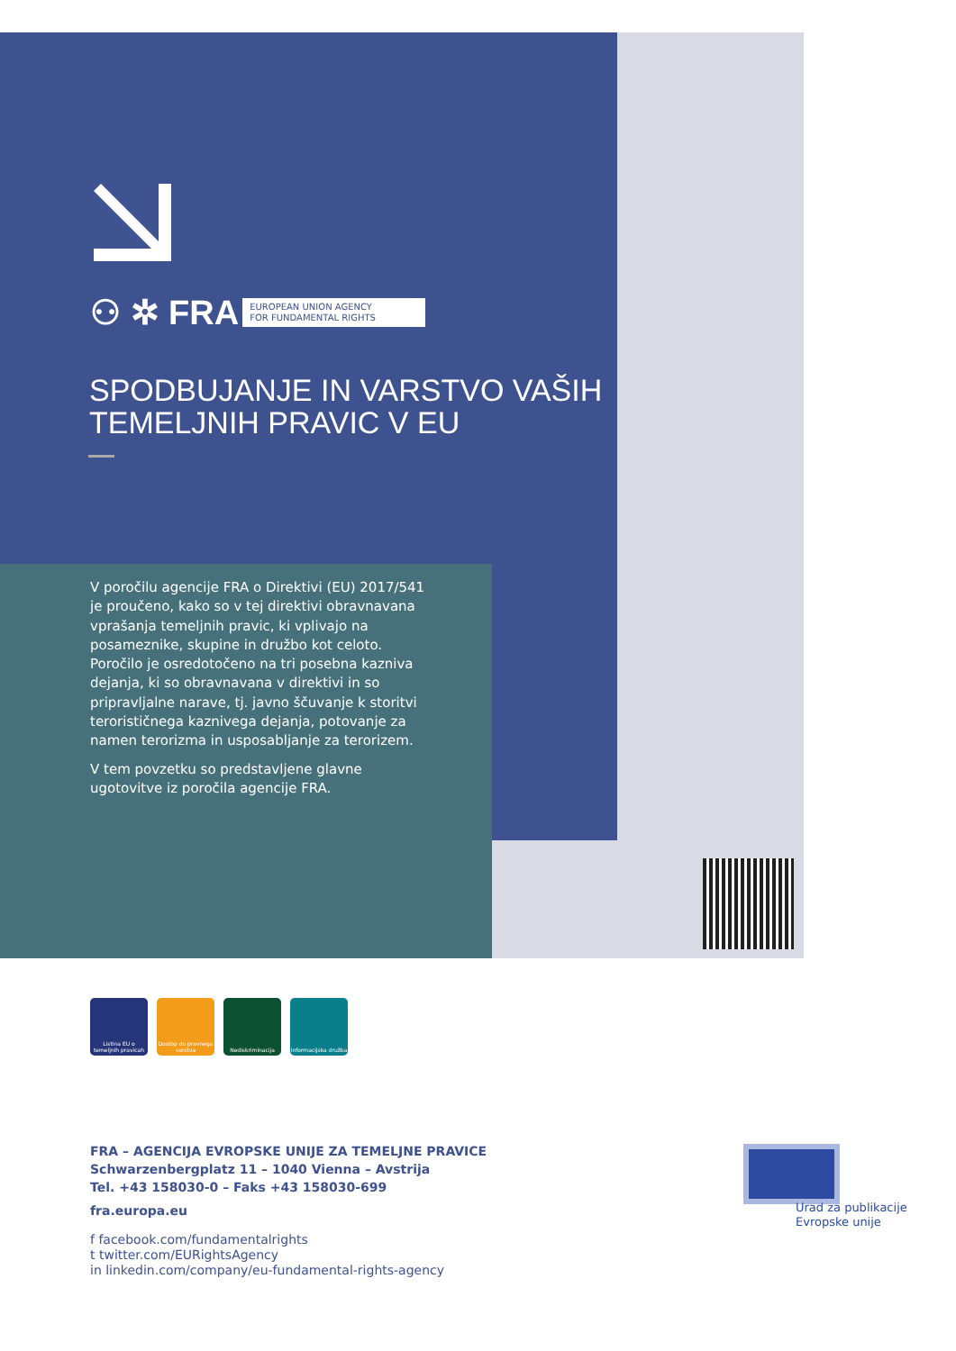⚇ ✲ FRA EUROPEAN UNION AGENCY
FOR FUNDAMENTAL RIGHTS
SPODBUJANJE IN VARSTVO VAŠIH
TEMELJNIH PRAVIC V EU
V poročilu agencije FRA o Direktivi (EU) 2017/541 je proučeno, kako so v tej direktivi obravnavana vprašanja temeljnih pravic, ki vplivajo na posameznike, skupine in družbo kot celoto. Poročilo je osredotočeno na tri posebna kazniva dejanja, ki so obravnavana v direktivi in so pripravljalne narave, tj. javno ščuvanje k storitvi terorističnega kaznivega dejanja, potovanje za namen terorizma in usposabljanje za terorizem.
V tem povzetku so predstavljene glavne ugotovitve iz poročila agencije FRA.
Listina EU o temeljnih pravicah
Dostop do pravnega varstva
Nediskriminacija Informacijska družba
FRA – AGENCIJA EVROPSKE UNIJE ZA TEMELJNE PRAVICE
Schwarzenbergplatz 11 – 1040 Vienna – Avstrija
Tel. +43 158030-0 – Faks +43 158030-699
fra.europa.eu
f facebook.com/fundamentalrights
t twitter.com/EURightsAgency
in linkedin.com/company/eu-fundamental-rights-agency
Urad za publikacije
Evropske unije